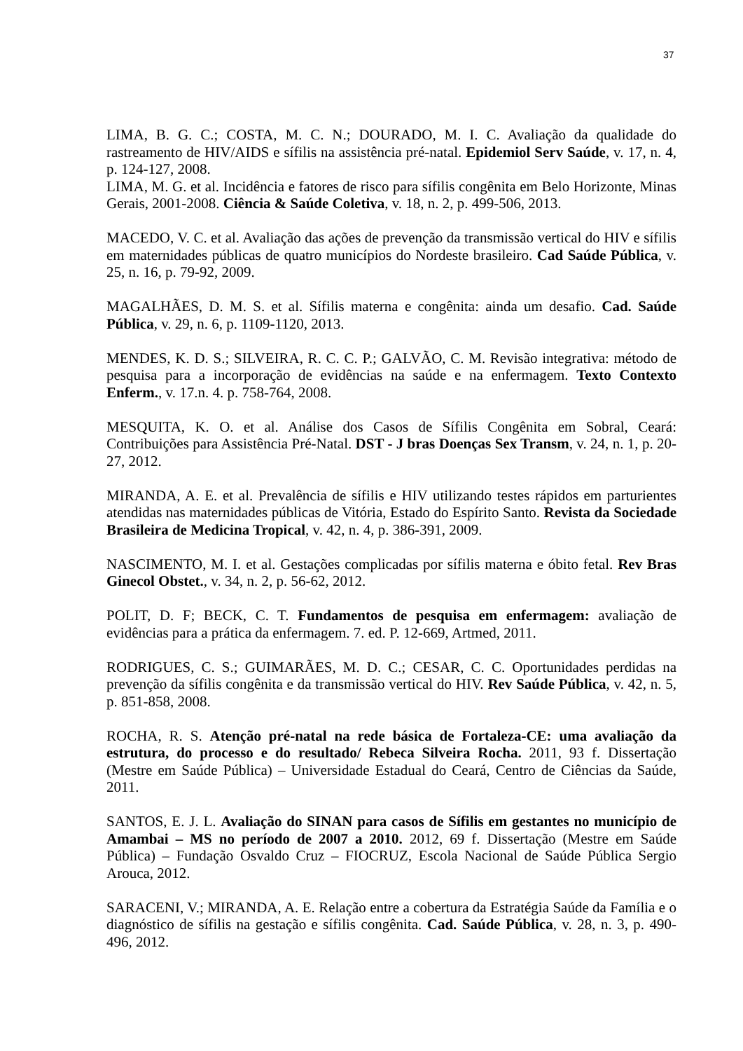37
LIMA, B. G. C.; COSTA, M. C. N.; DOURADO, M. I. C. Avaliação da qualidade do rastreamento de HIV/AIDS e sífilis na assistência pré-natal. Epidemiol Serv Saúde, v. 17, n. 4, p. 124-127, 2008.
LIMA, M. G. et al. Incidência e fatores de risco para sífilis congênita em Belo Horizonte, Minas Gerais, 2001-2008. Ciência & Saúde Coletiva, v. 18, n. 2, p. 499-506, 2013.
MACEDO, V. C. et al. Avaliação das ações de prevenção da transmissão vertical do HIV e sífilis em maternidades públicas de quatro municípios do Nordeste brasileiro. Cad Saúde Pública, v. 25, n. 16, p. 79-92, 2009.
MAGALHÃES, D. M. S. et al. Sífilis materna e congênita: ainda um desafio. Cad. Saúde Pública, v. 29, n. 6, p. 1109-1120, 2013.
MENDES, K. D. S.; SILVEIRA, R. C. C. P.; GALVÃO, C. M. Revisão integrativa: método de pesquisa para a incorporação de evidências na saúde e na enfermagem. Texto Contexto Enferm., v. 17.n. 4. p. 758-764, 2008.
MESQUITA, K. O. et al. Análise dos Casos de Sífilis Congênita em Sobral, Ceará: Contribuições para Assistência Pré-Natal. DST - J bras Doenças Sex Transm, v. 24, n. 1, p. 20-27, 2012.
MIRANDA, A. E. et al. Prevalência de sífilis e HIV utilizando testes rápidos em parturientes atendidas nas maternidades públicas de Vitória, Estado do Espírito Santo. Revista da Sociedade Brasileira de Medicina Tropical, v. 42, n. 4, p. 386-391, 2009.
NASCIMENTO, M. I. et al. Gestações complicadas por sífilis materna e óbito fetal. Rev Bras Ginecol Obstet., v. 34, n. 2, p. 56-62, 2012.
POLIT, D. F; BECK, C. T. Fundamentos de pesquisa em enfermagem: avaliação de evidências para a prática da enfermagem. 7. ed. P. 12-669, Artmed, 2011.
RODRIGUES, C. S.; GUIMARÃES, M. D. C.; CESAR, C. C. Oportunidades perdidas na prevenção da sífilis congênita e da transmissão vertical do HIV. Rev Saúde Pública, v. 42, n. 5, p. 851-858, 2008.
ROCHA, R. S. Atenção pré-natal na rede básica de Fortaleza-CE: uma avaliação da estrutura, do processo e do resultado/ Rebeca Silveira Rocha. 2011, 93 f. Dissertação (Mestre em Saúde Pública) – Universidade Estadual do Ceará, Centro de Ciências da Saúde, 2011.
SANTOS, E. J. L. Avaliação do SINAN para casos de Sífilis em gestantes no município de Amambai – MS no período de 2007 a 2010. 2012, 69 f. Dissertação (Mestre em Saúde Pública) – Fundação Osvaldo Cruz – FIOCRUZ, Escola Nacional de Saúde Pública Sergio Arouca, 2012.
SARACENI, V.; MIRANDA, A. E. Relação entre a cobertura da Estratégia Saúde da Família e o diagnóstico de sífilis na gestação e sífilis congênita. Cad. Saúde Pública, v. 28, n. 3, p. 490-496, 2012.